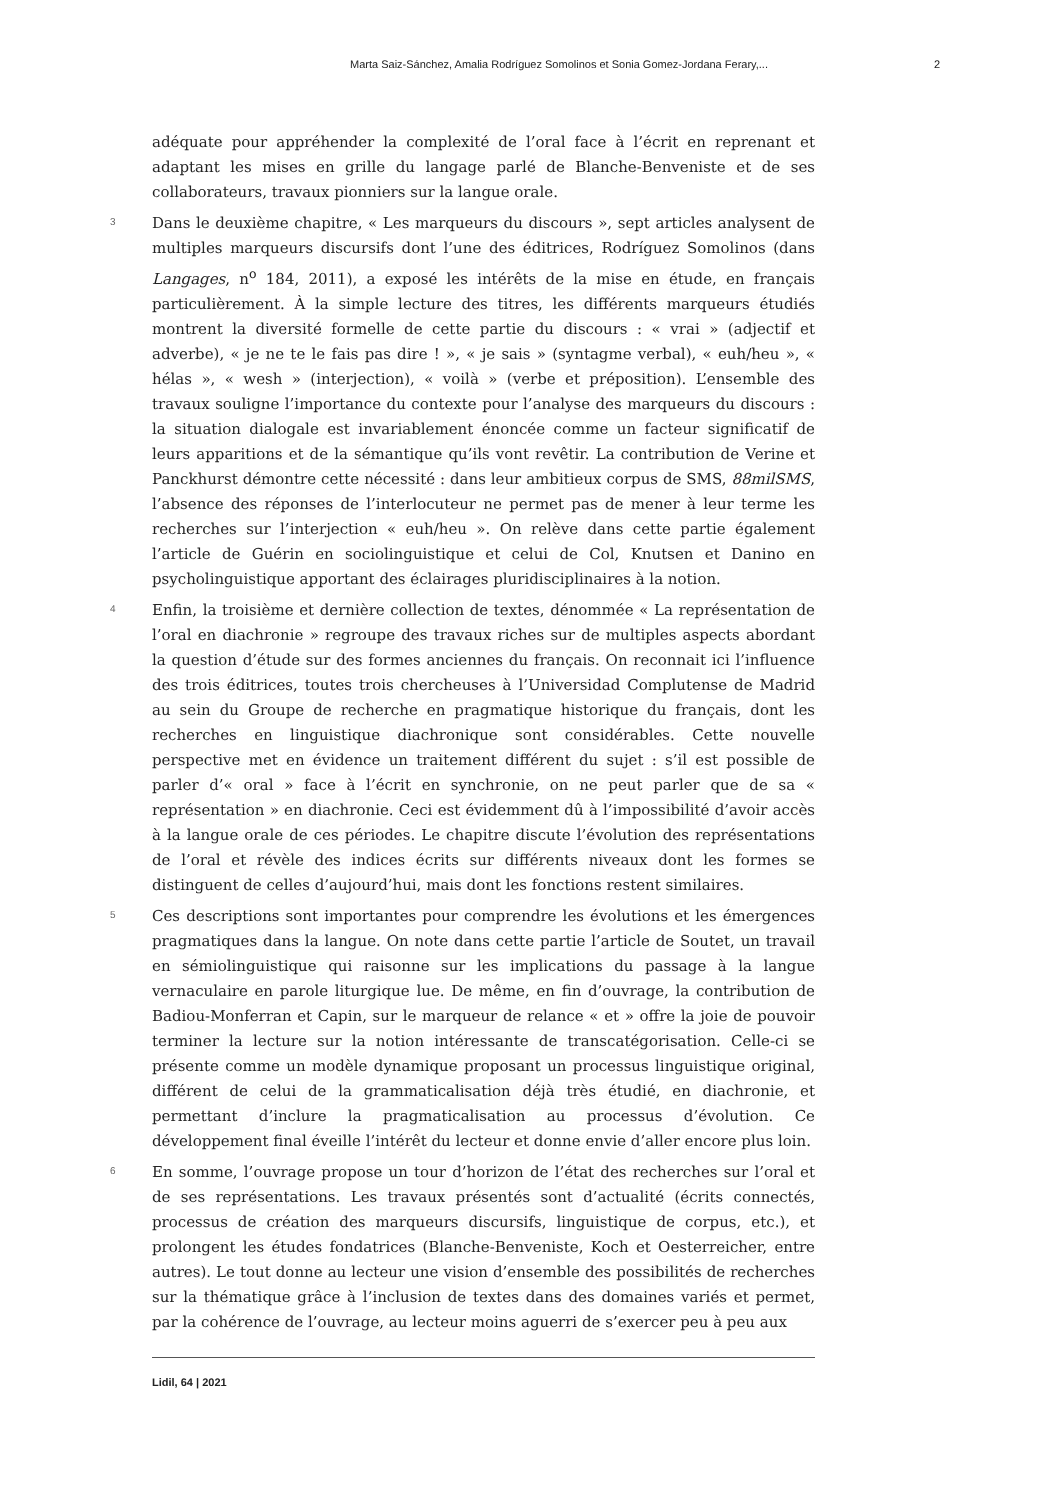Marta Saiz-Sánchez, Amalia Rodríguez Somolinos et Sonia Gomez-Jordana Ferary,... 2
adéquate pour appréhender la complexité de l’oral face à l’écrit en reprenant et adaptant les mises en grille du langage parlé de Blanche-Benveniste et de ses collaborateurs, travaux pionniers sur la langue orale.
3
Dans le deuxième chapitre, « Les marqueurs du discours », sept articles analysent de multiples marqueurs discursifs dont l’une des éditrices, Rodríguez Somolinos (dans Langages, n<sup>o</sup> 184, 2011), a exposé les intérêts de la mise en étude, en français particulièrement. À la simple lecture des titres, les différents marqueurs étudiés montrent la diversité formelle de cette partie du discours : « vrai » (adjectif et adverbe), « je ne te le fais pas dire ! », « je sais » (syntagme verbal), « euh/heu », « hélas », « wesh » (interjection), « voilà » (verbe et préposition). L’ensemble des travaux souligne l’importance du contexte pour l’analyse des marqueurs du discours : la situation dialogale est invariablement énoncée comme un facteur significatif de leurs apparitions et de la sémantique qu’ils vont revêtir. La contribution de Verine et Panckhurst démontre cette nécessité : dans leur ambitieux corpus de SMS, 88milSMS, l’absence des réponses de l’interlocuteur ne permet pas de mener à leur terme les recherches sur l’interjection « euh/heu ». On relève dans cette partie également l’article de Guérin en sociolinguistique et celui de Col, Knutsen et Danino en psycholinguistique apportant des éclairages pluridisciplinaires à la notion.
4
Enfin, la troisième et dernière collection de textes, dénommée « La représentation de l’oral en diachronie » regroupe des travaux riches sur de multiples aspects abordant la question d’étude sur des formes anciennes du français. On reconnait ici l’influence des trois éditrices, toutes trois chercheuses à l’Universidad Complutense de Madrid au sein du Groupe de recherche en pragmatique historique du français, dont les recherches en linguistique diachronique sont considérables. Cette nouvelle perspective met en évidence un traitement différent du sujet : s’il est possible de parler d’« oral » face à l’écrit en synchronie, on ne peut parler que de sa « représentation » en diachronie. Ceci est évidemment dû à l’impossibilité d’avoir accès à la langue orale de ces périodes. Le chapitre discute l’évolution des représentations de l’oral et révèle des indices écrits sur différents niveaux dont les formes se distinguent de celles d’aujourd’hui, mais dont les fonctions restent similaires.
5
Ces descriptions sont importantes pour comprendre les évolutions et les émergences pragmatiques dans la langue. On note dans cette partie l’article de Soutet, un travail en sémiolinguistique qui raisonne sur les implications du passage à la langue vernaculaire en parole liturgique lue. De même, en fin d’ouvrage, la contribution de Badiou-Monferran et Capin, sur le marqueur de relance « et » offre la joie de pouvoir terminer la lecture sur la notion intéressante de transcatégorisation. Celle-ci se présente comme un modèle dynamique proposant un processus linguistique original, différent de celui de la grammaticalisation déjà très étudié, en diachronie, et permettant d’inclure la pragmaticalisation au processus d’évolution. Ce développement final éveille l’intérêt du lecteur et donne envie d’aller encore plus loin.
6
En somme, l’ouvrage propose un tour d’horizon de l’état des recherches sur l’oral et de ses représentations. Les travaux présentés sont d’actualité (écrits connectés, processus de création des marqueurs discursifs, linguistique de corpus, etc.), et prolongent les études fondatrices (Blanche-Benveniste, Koch et Oesterreicher, entre autres). Le tout donne au lecteur une vision d’ensemble des possibilités de recherches sur la thématique grâce à l’inclusion de textes dans des domaines variés et permet, par la cohérence de l’ouvrage, au lecteur moins aguerri de s’exercer peu à peu aux
Lidil, 64 | 2021